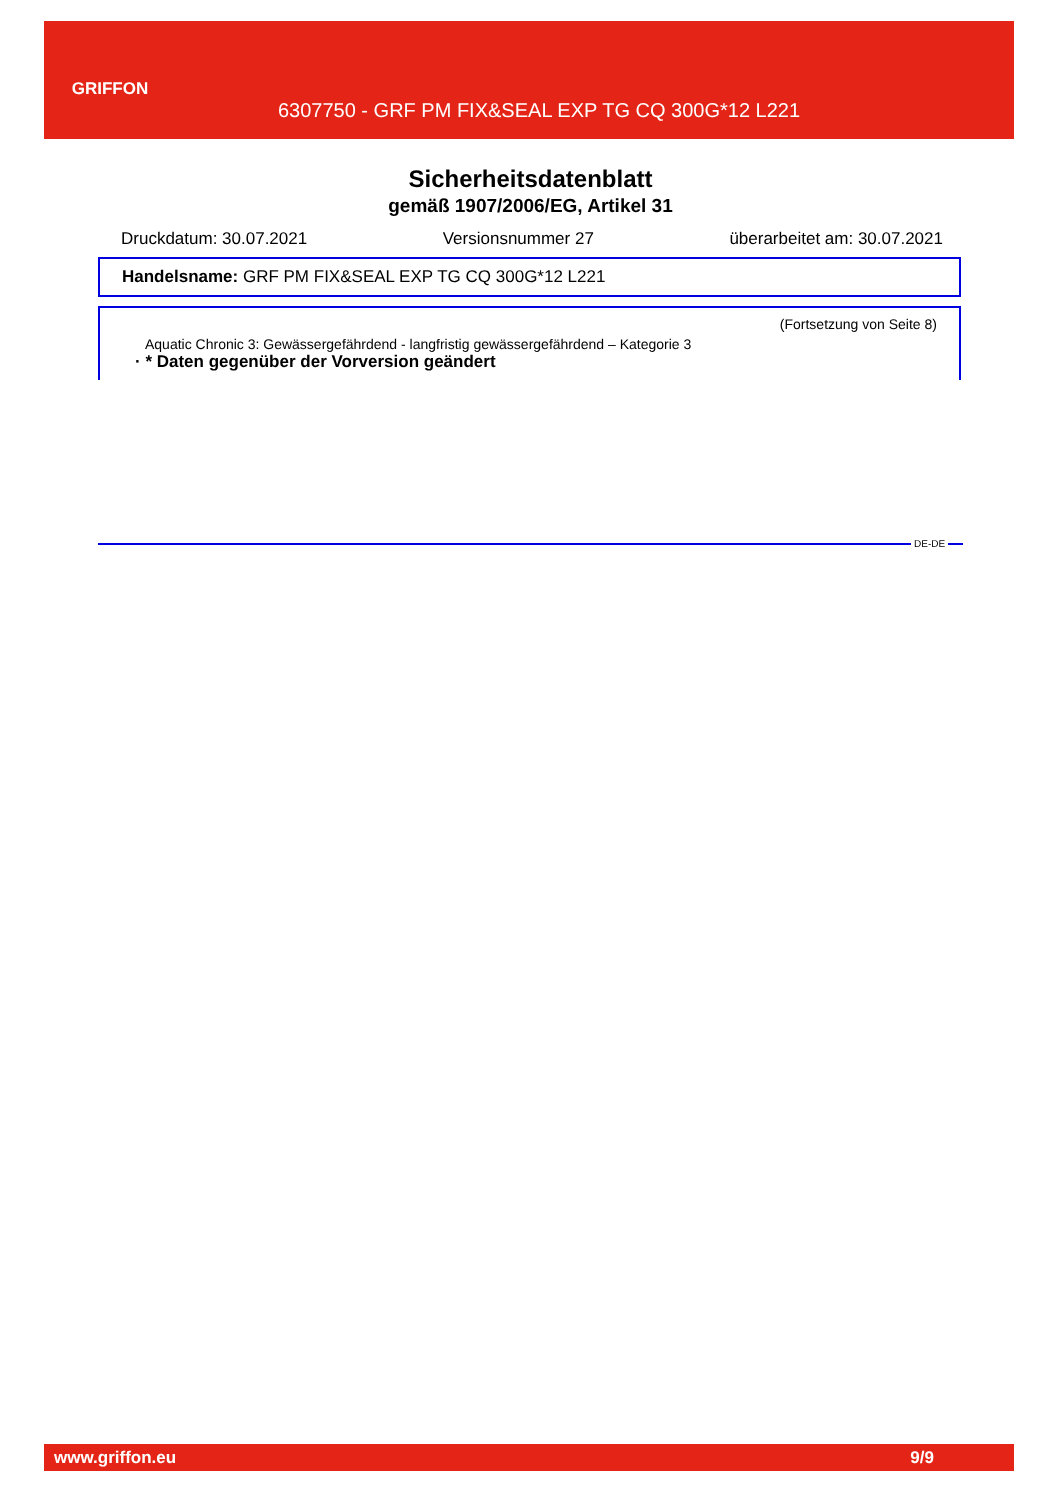GRIFFON
6307750 - GRF PM FIX&SEAL EXP TG CQ 300G*12 L221
Sicherheitsdatenblatt
gemäß 1907/2006/EG, Artikel 31
Druckdatum: 30.07.2021 Versionsnummer 27 überarbeitet am: 30.07.2021
Handelsname: GRF PM FIX&SEAL EXP TG CQ 300G*12 L221
(Fortsetzung von Seite 8)
Aquatic Chronic 3: Gewässergefährdend - langfristig gewässergefährdend – Kategorie 3
· * Daten gegenüber der Vorversion geändert
DE-DE
www.griffon.eu 9/9